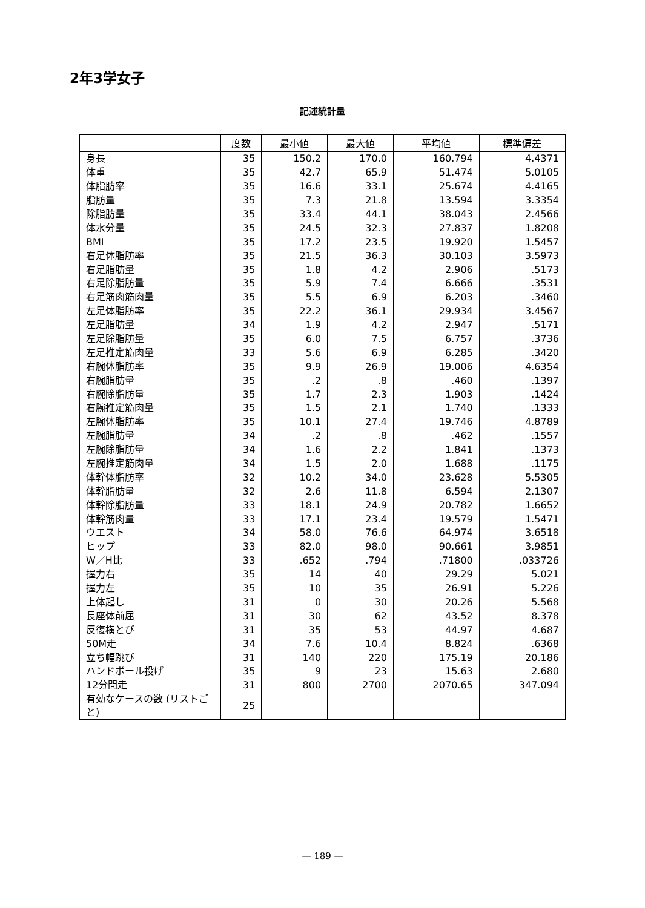2年3学女子
記述統計量
| | 度数 | 最小値 | 最大値 | 平均値 | 標準偏差 |
| --- | --- | --- | --- | --- | --- |
| 身長 | 35 | 150.2 | 170.0 | 160.794 | 4.4371 |
| 体重 | 35 | 42.7 | 65.9 | 51.474 | 5.0105 |
| 体脂肪率 | 35 | 16.6 | 33.1 | 25.674 | 4.4165 |
| 脂肪量 | 35 | 7.3 | 21.8 | 13.594 | 3.3354 |
| 除脂肪量 | 35 | 33.4 | 44.1 | 38.043 | 2.4566 |
| 体水分量 | 35 | 24.5 | 32.3 | 27.837 | 1.8208 |
| BMI | 35 | 17.2 | 23.5 | 19.920 | 1.5457 |
| 右足体脂肪率 | 35 | 21.5 | 36.3 | 30.103 | 3.5973 |
| 右足脂肪量 | 35 | 1.8 | 4.2 | 2.906 | .5173 |
| 右足除脂肪量 | 35 | 5.9 | 7.4 | 6.666 | .3531 |
| 右足筋肉筋肉量 | 35 | 5.5 | 6.9 | 6.203 | .3460 |
| 左足体脂肪率 | 35 | 22.2 | 36.1 | 29.934 | 3.4567 |
| 左足脂肪量 | 34 | 1.9 | 4.2 | 2.947 | .5171 |
| 左足除脂肪量 | 35 | 6.0 | 7.5 | 6.757 | .3736 |
| 左足推定筋肉量 | 33 | 5.6 | 6.9 | 6.285 | .3420 |
| 右腕体脂肪率 | 35 | 9.9 | 26.9 | 19.006 | 4.6354 |
| 右腕脂肪量 | 35 | .2 | .8 | .460 | .1397 |
| 右腕除脂肪量 | 35 | 1.7 | 2.3 | 1.903 | .1424 |
| 右腕推定筋肉量 | 35 | 1.5 | 2.1 | 1.740 | .1333 |
| 左腕体脂肪率 | 35 | 10.1 | 27.4 | 19.746 | 4.8789 |
| 左腕脂肪量 | 34 | .2 | .8 | .462 | .1557 |
| 左腕除脂肪量 | 34 | 1.6 | 2.2 | 1.841 | .1373 |
| 左腕推定筋肉量 | 34 | 1.5 | 2.0 | 1.688 | .1175 |
| 体幹体脂肪率 | 32 | 10.2 | 34.0 | 23.628 | 5.5305 |
| 体幹脂肪量 | 32 | 2.6 | 11.8 | 6.594 | 2.1307 |
| 体幹除脂肪量 | 33 | 18.1 | 24.9 | 20.782 | 1.6652 |
| 体幹筋肉量 | 33 | 17.1 | 23.4 | 19.579 | 1.5471 |
| ウエスト | 34 | 58.0 | 76.6 | 64.974 | 3.6518 |
| ヒップ | 33 | 82.0 | 98.0 | 90.661 | 3.9851 |
| W／H比 | 33 | .652 | .794 | .71800 | .033726 |
| 握力右 | 35 | 14 | 40 | 29.29 | 5.021 |
| 握力左 | 35 | 10 | 35 | 26.91 | 5.226 |
| 上体起し | 31 | 0 | 30 | 20.26 | 5.568 |
| 長座体前屈 | 31 | 30 | 62 | 43.52 | 8.378 |
| 反復横とび | 31 | 35 | 53 | 44.97 | 4.687 |
| 50M走 | 34 | 7.6 | 10.4 | 8.824 | .6368 |
| 立ち幅跳び | 31 | 140 | 220 | 175.19 | 20.186 |
| ハンドボール投げ | 35 | 9 | 23 | 15.63 | 2.680 |
| 12分間走 | 31 | 800 | 2700 | 2070.65 | 347.094 |
| 有効なケースの数 (リストごと) | 25 | | | | |
— 189 —